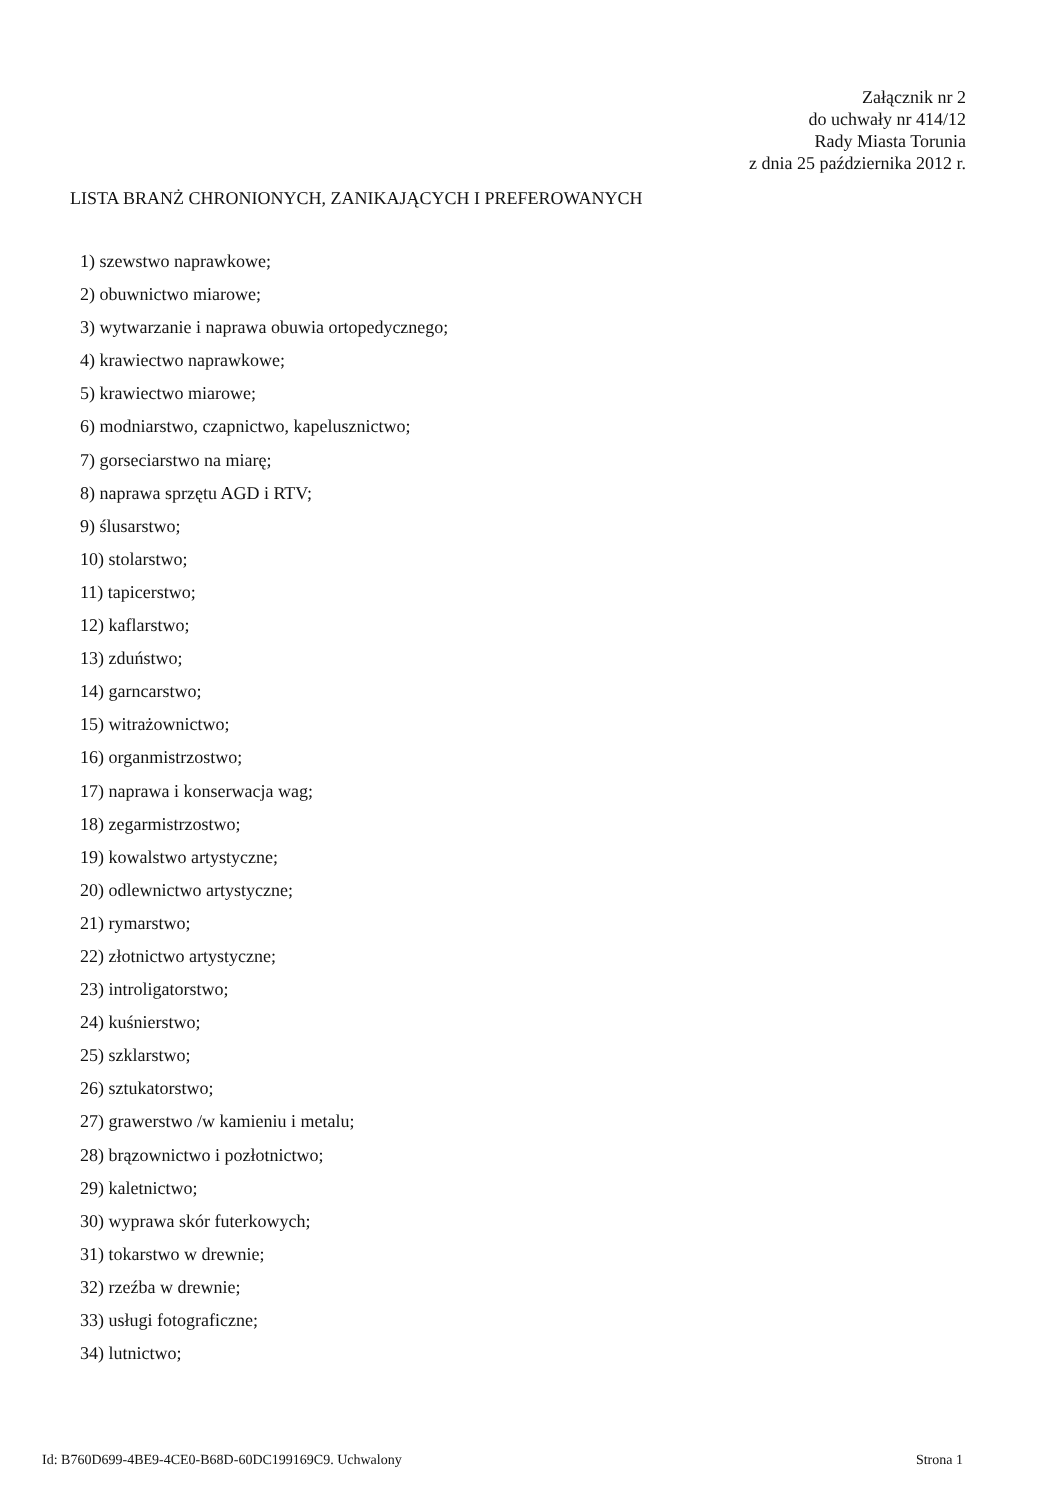Załącznik nr 2
do uchwały nr 414/12
Rady Miasta Torunia
z dnia 25 października 2012 r.
LISTA BRANŻ CHRONIONYCH, ZANIKAJĄCYCH I PREFEROWANYCH
1) szewstwo naprawkowe;
2) obuwnictwo miarowe;
3) wytwarzanie i naprawa obuwia ortopedycznego;
4) krawiectwo naprawkowe;
5) krawiectwo miarowe;
6) modniarstwo, czapnictwo, kapelusznictwo;
7) gorseciarstwo na miarę;
8) naprawa sprzętu AGD i RTV;
9) ślusarstwo;
10) stolarstwo;
11) tapicerstwo;
12) kaflarstwo;
13) zduństwo;
14) garncarstwo;
15) witrażownictwo;
16) organmistrzostwo;
17) naprawa i konserwacja wag;
18) zegarmistrzostwo;
19) kowalstwo artystyczne;
20) odlewnictwo artystyczne;
21) rymarstwo;
22) złotnictwo artystyczne;
23) introligatorstwo;
24) kuśnierstwo;
25) szklarstwo;
26) sztukatorstwo;
27) grawerstwo /w kamieniu i metalu;
28) brązownictwo i pozłotnictwo;
29) kaletnictwo;
30) wyprawa skór futerkowych;
31) tokarstwo w drewnie;
32) rzeźba w drewnie;
33) usługi fotograficzne;
34) lutnictwo;
Id: B760D699-4BE9-4CE0-B68D-60DC199169C9. Uchwalony Strona 1